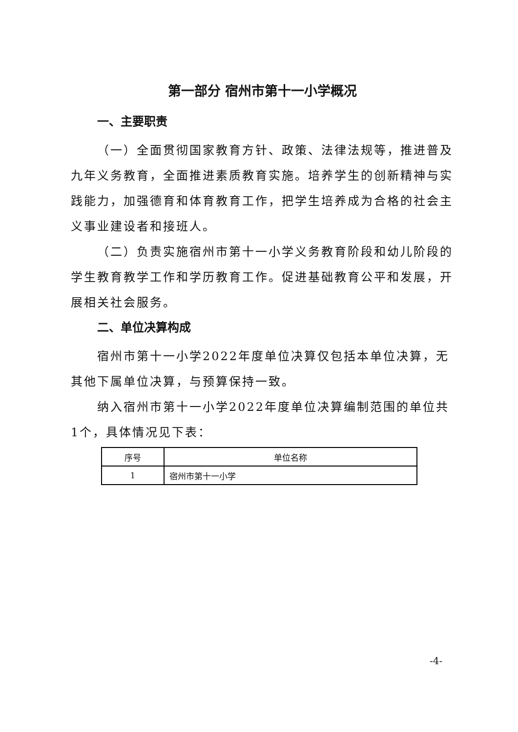第一部分 宿州市第十一小学概况
一、主要职责
（一）全面贯彻国家教育方针、政策、法律法规等，推进普及九年义务教育，全面推进素质教育实施。培养学生的创新精神与实践能力，加强德育和体育教育工作，把学生培养成为合格的社会主义事业建设者和接班人。
（二）负责实施宿州市第十一小学义务教育阶段和幼儿阶段的学生教育教学工作和学历教育工作。促进基础教育公平和发展，开展相关社会服务。
二、单位决算构成
宿州市第十一小学2022年度单位决算仅包括本单位决算，无其他下属单位决算，与预算保持一致。
纳入宿州市第十一小学2022年度单位决算编制范围的单位共1个，具体情况见下表：
| 序号 | 单位名称 |
| --- | --- |
| 1 | 宿州市第十一小学 |
-4-